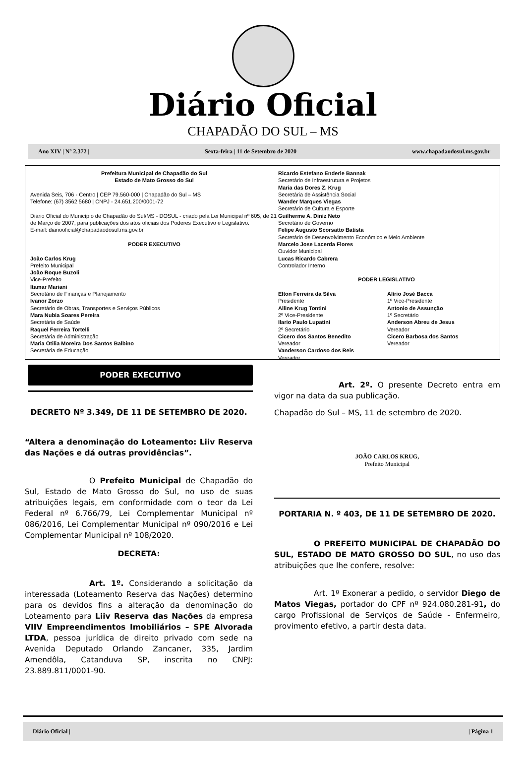Diário Oficial
CHAPADÃO DO SUL – MS
Ano XIV | Nº 2.372 | Sexta-feira | 11 de Setembro de 2020 www.chapadaodosul.ms.gov.br
Prefeitura Municipal de Chapadão do Sul
Estado de Mato Grosso do Sul
Avenida Seis, 706 - Centro | CEP 79.560-000 | Chapadão do Sul – MS
Telefone: (67) 3562 5680 | CNPJ - 24.651.200/0001-72
Diário Oficial do Município de Chapadão do Sul/MS - DOSUL - criado pela Lei Municipal nº 605, de 21 de Março de 2007, para publicações dos atos oficiais dos Poderes Executivo e Legislativo.
E-mail: diariooficial@chapadaodosul.ms.gov.br
PODER EXECUTIVO
João Carlos Krug
Prefeito Municipal
João Roque Buzoli
Vice-Prefeito
Itamar Mariani
Secretário de Finanças e Planejamento
Ivanor Zorzo
Secretário de Obras, Transportes e Serviços Públicos
Mara Nubia Soares Pereira
Secretária de Saúde
Raquel Ferreira Tortelli
Secretária de Administração
Maria Otilia Moreira Dos Santos Balbino
Secretária de Educação
Ricardo Estefano Enderle Bannak
Secretário de Infraestrutura e Projetos
Maria das Dores Z. Krug
Secretária de Assistência Social
Wander Marques Viegas
Secretário de Cultura e Esporte
Guilherme A. Diniz Neto
Secretário de Governo
Felipe Augusto Scorsatto Batista
Secretário de Desenvolvimento Econômico e Meio Ambiente
Marcelo Jose Lacerda Flores
Ouvidor Municipal
Lucas Ricardo Cabrera
Controlador Interno
PODER LEGISLATIVO
Elton Ferreira da Silva
Presidente
Alline Krug Tontini
2º Vice-Presidente
Ilario Paulo Lupatini
2º Secretário
Cicero dos Santos Benedito
Vereador
Vanderson Cardoso dos Reis
Vereador
Alírio José Bacca
1º Vice-Presidente
Antonio de Assunção
1º Secretário
Anderson Abreu de Jesus
Vereador
Cicero Barbosa dos Santos
Vereador
PODER EXECUTIVO
DECRETO Nº 3.349, DE 11 DE SETEMBRO DE 2020.
“Altera a denominação do Loteamento: Liiv Reserva das Nações e dá outras providências”.
O Prefeito Municipal de Chapadão do Sul, Estado de Mato Grosso do Sul, no uso de suas atribuições legais, em conformidade com o teor da Lei Federal nº 6.766/79, Lei Complementar Municipal nº 086/2016, Lei Complementar Municipal nº 090/2016 e Lei Complementar Municipal nº 108/2020.
DECRETA:
Art. 1º. Considerando a solicitação da interessada (Loteamento Reserva das Nações) determino para os devidos fins a alteração da denominação do Loteamento para Liiv Reserva das Nações da empresa VIIV Empreendimentos Imobiliários – SPE Alvorada LTDA, pessoa jurídica de direito privado com sede na Avenida Deputado Orlando Zancaner, 335, Jardim Amendôla, Catanduva SP, inscrita no CNPJ: 23.889.811/0001-90.
Art. 2º. O presente Decreto entra em vigor na data da sua publicação.
Chapadão do Sul – MS, 11 de setembro de 2020.
JOÃO CARLOS KRUG,
Prefeito Municipal
PORTARIA N. º 403, DE 11 DE SETEMBRO DE 2020.
O PREFEITO MUNICIPAL DE CHAPADÃO DO SUL, ESTADO DE MATO GROSSO DO SUL, no uso das atribuições que lhe confere, resolve:
Art. 1º Exonerar a pedido, o servidor Diego de Matos Viegas, portador do CPF nº 924.080.281-91, do cargo Profissional de Serviços de Saúde - Enfermeiro, provimento efetivo, a partir desta data.
Diário Oficial | | Página 1